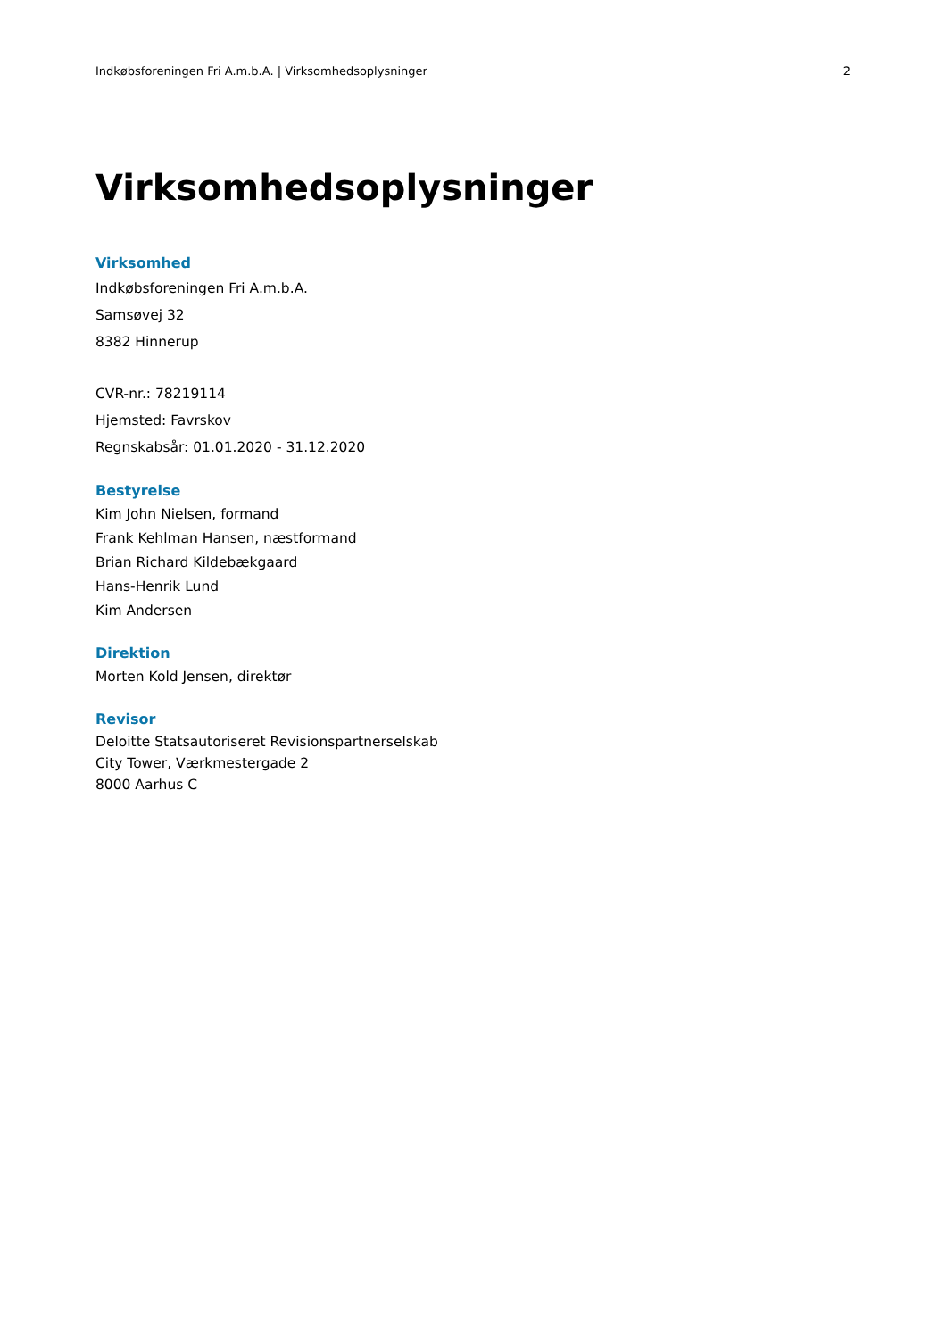Indkøbsforeningen Fri A.m.b.A. | Virksomhedsoplysninger 2
Virksomhedsoplysninger
Virksomhed
Indkøbsforeningen Fri A.m.b.A.
Samsøvej 32
8382 Hinnerup
CVR-nr.: 78219114
Hjemsted: Favrskov
Regnskabsår: 01.01.2020 - 31.12.2020
Bestyrelse
Kim John Nielsen, formand
Frank Kehlman Hansen, næstformand
Brian Richard Kildebækgaard
Hans-Henrik Lund
Kim Andersen
Direktion
Morten Kold Jensen, direktør
Revisor
Deloitte Statsautoriseret Revisionspartnerselskab
City Tower, Værkmestergade 2
8000 Aarhus C